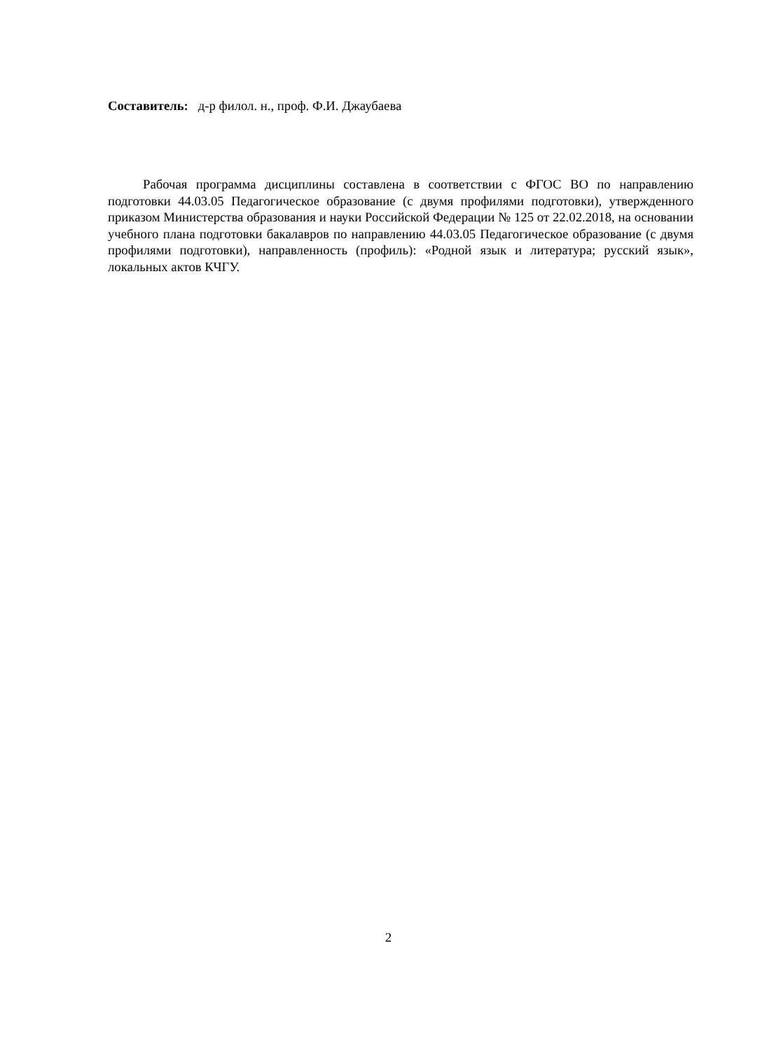Составитель: д-р филол. н., проф. Ф.И. Джаубаева
Рабочая программа дисциплины составлена в соответствии с ФГОС ВО по направлению подготовки 44.03.05 Педагогическое образование (с двумя профилями подготовки), утвержденного приказом Министерства образования и науки Российской Федерации № 125 от 22.02.2018, на основании учебного плана подготовки бакалавров по направлению 44.03.05 Педагогическое образование (с двумя профилями подготовки), направленность (профиль): «Родной язык и литература; русский язык», локальных актов КЧГУ.
2